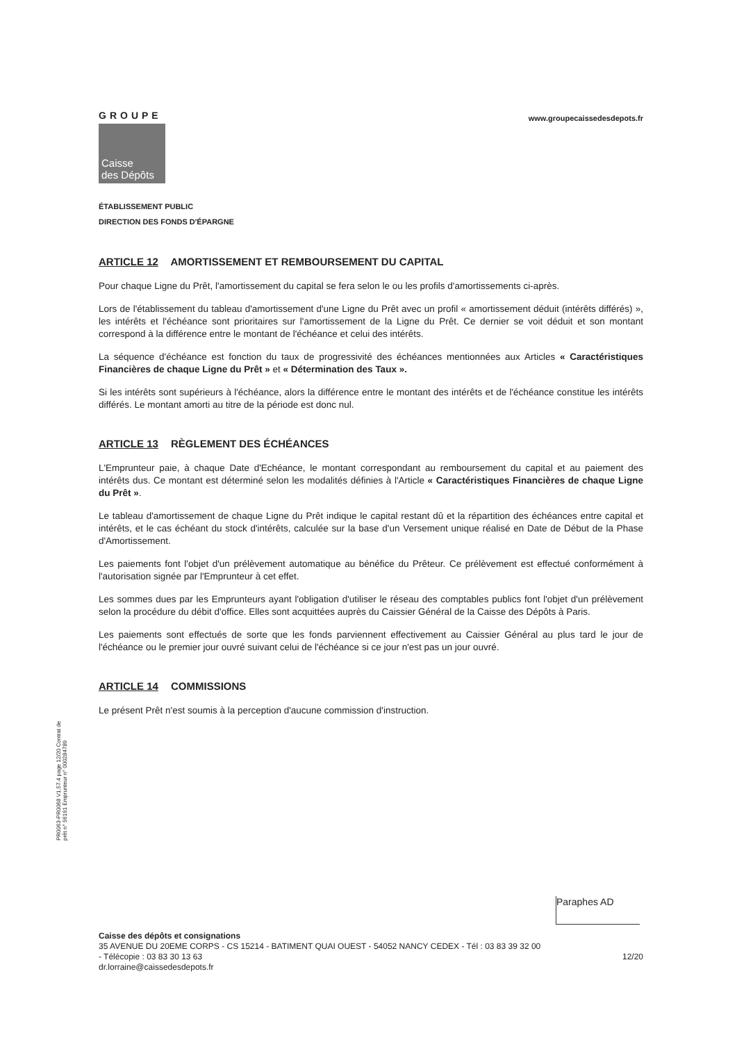GROUPE
Caisse
des Dépôts
www.groupecaissedesdepots.fr
ÉTABLISSEMENT PUBLIC
DIRECTION DES FONDS D'ÉPARGNE
ARTICLE 12 AMORTISSEMENT ET REMBOURSEMENT DU CAPITAL
Pour chaque Ligne du Prêt, l'amortissement du capital se fera selon le ou les profils d'amortissements ci-après.
Lors de l'établissement du tableau d'amortissement d'une Ligne du Prêt avec un profil « amortissement déduit (intérêts différés) », les intérêts et l'échéance sont prioritaires sur l'amortissement de la Ligne du Prêt. Ce dernier se voit déduit et son montant correspond à la différence entre le montant de l'échéance et celui des intérêts.
La séquence d'échéance est fonction du taux de progressivité des échéances mentionnées aux Articles « Caractéristiques Financières de chaque Ligne du Prêt » et « Détermination des Taux ».
Si les intérêts sont supérieurs à l'échéance, alors la différence entre le montant des intérêts et de l'échéance constitue les intérêts différés. Le montant amorti au titre de la période est donc nul.
ARTICLE 13 RÈGLEMENT DES ÉCHÉANCES
L'Emprunteur paie, à chaque Date d'Echéance, le montant correspondant au remboursement du capital et au paiement des intérêts dus. Ce montant est déterminé selon les modalités définies à l'Article « Caractéristiques Financières de chaque Ligne du Prêt ».
Le tableau d'amortissement de chaque Ligne du Prêt indique le capital restant dû et la répartition des échéances entre capital et intérêts, et le cas échéant du stock d'intérêts, calculée sur la base d'un Versement unique réalisé en Date de Début de la Phase d'Amortissement.
Les paiements font l'objet d'un prélèvement automatique au bénéfice du Prêteur. Ce prélèvement est effectué conformément à l'autorisation signée par l'Emprunteur à cet effet.
Les sommes dues par les Emprunteurs ayant l'obligation d'utiliser le réseau des comptables publics font l'objet d'un prélèvement selon la procédure du débit d'office. Elles sont acquittées auprès du Caissier Général de la Caisse des Dépôts à Paris.
Les paiements sont effectués de sorte que les fonds parviennent effectivement au Caissier Général au plus tard le jour de l'échéance ou le premier jour ouvré suivant celui de l'échéance si ce jour n'est pas un jour ouvré.
ARTICLE 14 COMMISSIONS
Le présent Prêt n'est soumis à la perception d'aucune commission d'instruction.
PR0063-PR0068 V1.57.4 page 12/20 Contrat de prêt n° 56191 Emprunteur n° 000284789
Paraphes AD
Caisse des dépôts et consignations
35 AVENUE DU 20EME CORPS - CS 15214 - BATIMENT QUAI OUEST - 54052 NANCY CEDEX - Tél : 03 83 39 32 00
- Télécopie : 03 83 30 13 63 12/20
dr.lorraine@caissedesdepots.fr